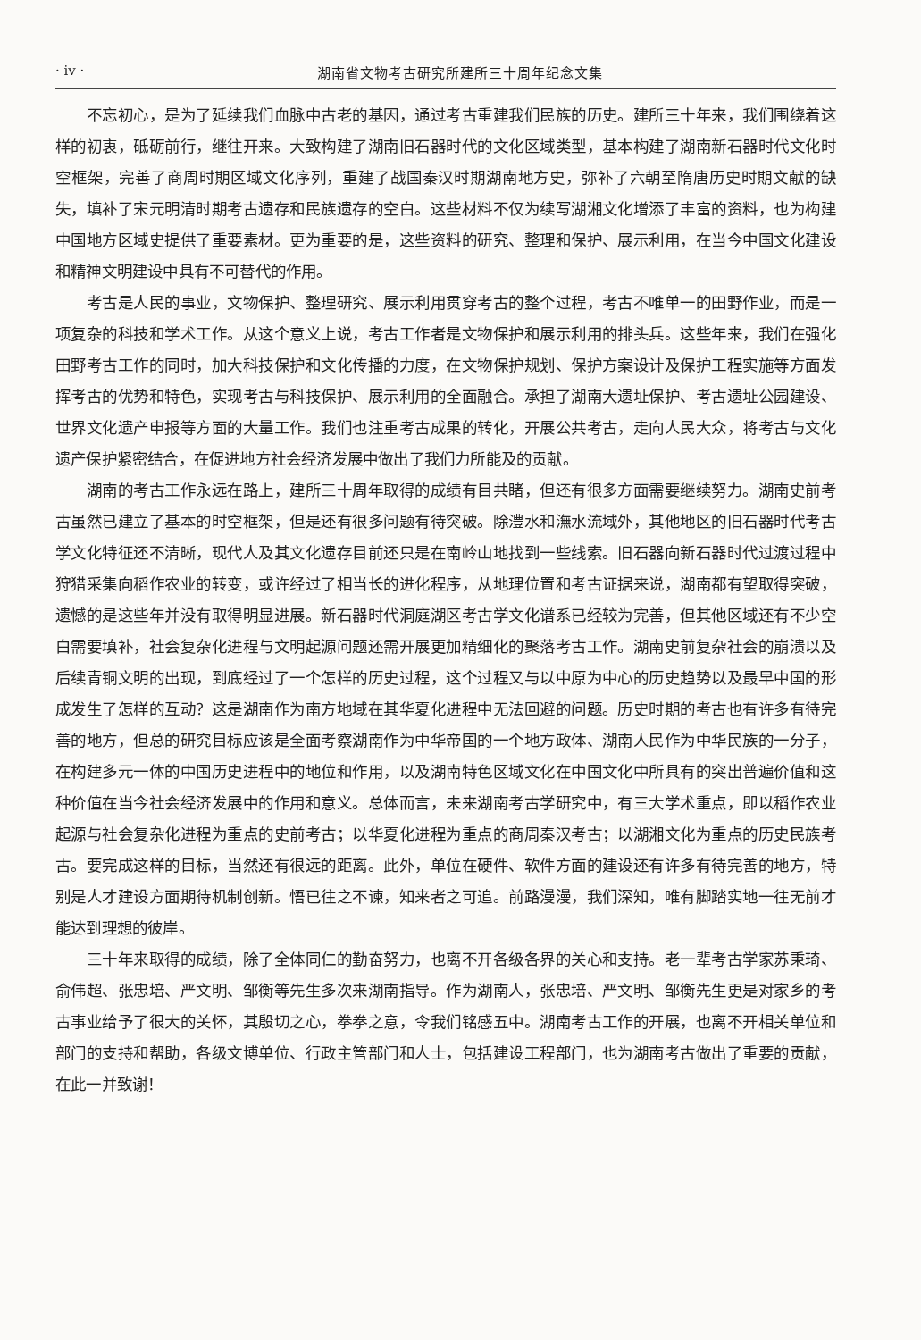· iv · 湖南省文物考古研究所建所三十周年纪念文集
不忘初心，是为了延续我们血脉中古老的基因，通过考古重建我们民族的历史。建所三十年来，我们围绕着这样的初衷，砥砺前行，继往开来。大致构建了湖南旧石器时代的文化区域类型，基本构建了湖南新石器时代文化时空框架，完善了商周时期区域文化序列，重建了战国秦汉时期湖南地方史，弥补了六朝至隋唐历史时期文献的缺失，填补了宋元明清时期考古遗存和民族遗存的空白。这些材料不仅为续写湖湘文化增添了丰富的资料，也为构建中国地方区域史提供了重要素材。更为重要的是，这些资料的研究、整理和保护、展示利用，在当今中国文化建设和精神文明建设中具有不可替代的作用。
考古是人民的事业，文物保护、整理研究、展示利用贯穿考古的整个过程，考古不唯单一的田野作业，而是一项复杂的科技和学术工作。从这个意义上说，考古工作者是文物保护和展示利用的排头兵。这些年来，我们在强化田野考古工作的同时，加大科技保护和文化传播的力度，在文物保护规划、保护方案设计及保护工程实施等方面发挥考古的优势和特色，实现考古与科技保护、展示利用的全面融合。承担了湖南大遗址保护、考古遗址公园建设、世界文化遗产申报等方面的大量工作。我们也注重考古成果的转化，开展公共考古，走向人民大众，将考古与文化遗产保护紧密结合，在促进地方社会经济发展中做出了我们力所能及的贡献。
湖南的考古工作永远在路上，建所三十周年取得的成绩有目共睹，但还有很多方面需要继续努力。湖南史前考古虽然已建立了基本的时空框架，但是还有很多问题有待突破。除澧水和潕水流域外，其他地区的旧石器时代考古学文化特征还不清晰，现代人及其文化遗存目前还只是在南岭山地找到一些线索。旧石器向新石器时代过渡过程中狩猎采集向稻作农业的转变，或许经过了相当长的进化程序，从地理位置和考古证据来说，湖南都有望取得突破，遗憾的是这些年并没有取得明显进展。新石器时代洞庭湖区考古学文化谱系已经较为完善，但其他区域还有不少空白需要填补，社会复杂化进程与文明起源问题还需开展更加精细化的聚落考古工作。湖南史前复杂社会的崩溃以及后续青铜文明的出现，到底经过了一个怎样的历史过程，这个过程又与以中原为中心的历史趋势以及最早中国的形成发生了怎样的互动？这是湖南作为南方地域在其华夏化进程中无法回避的问题。历史时期的考古也有许多有待完善的地方，但总的研究目标应该是全面考察湖南作为中华帝国的一个地方政体、湖南人民作为中华民族的一分子，在构建多元一体的中国历史进程中的地位和作用，以及湖南特色区域文化在中国文化中所具有的突出普遍价值和这种价值在当今社会经济发展中的作用和意义。总体而言，未来湖南考古学研究中，有三大学术重点，即以稻作农业起源与社会复杂化进程为重点的史前考古；以华夏化进程为重点的商周秦汉考古；以湖湘文化为重点的历史民族考古。要完成这样的目标，当然还有很远的距离。此外，单位在硬件、软件方面的建设还有许多有待完善的地方，特别是人才建设方面期待机制创新。悟已往之不谏，知来者之可追。前路漫漫，我们深知，唯有脚踏实地一往无前才能达到理想的彼岸。
三十年来取得的成绩，除了全体同仁的勤奋努力，也离不开各级各界的关心和支持。老一辈考古学家苏秉琦、俞伟超、张忠培、严文明、邹衡等先生多次来湖南指导。作为湖南人，张忠培、严文明、邹衡先生更是对家乡的考古事业给予了很大的关怀，其殷切之心，拳拳之意，令我们铭感五中。湖南考古工作的开展，也离不开相关单位和部门的支持和帮助，各级文博单位、行政主管部门和人士，包括建设工程部门，也为湖南考古做出了重要的贡献，在此一并致谢！